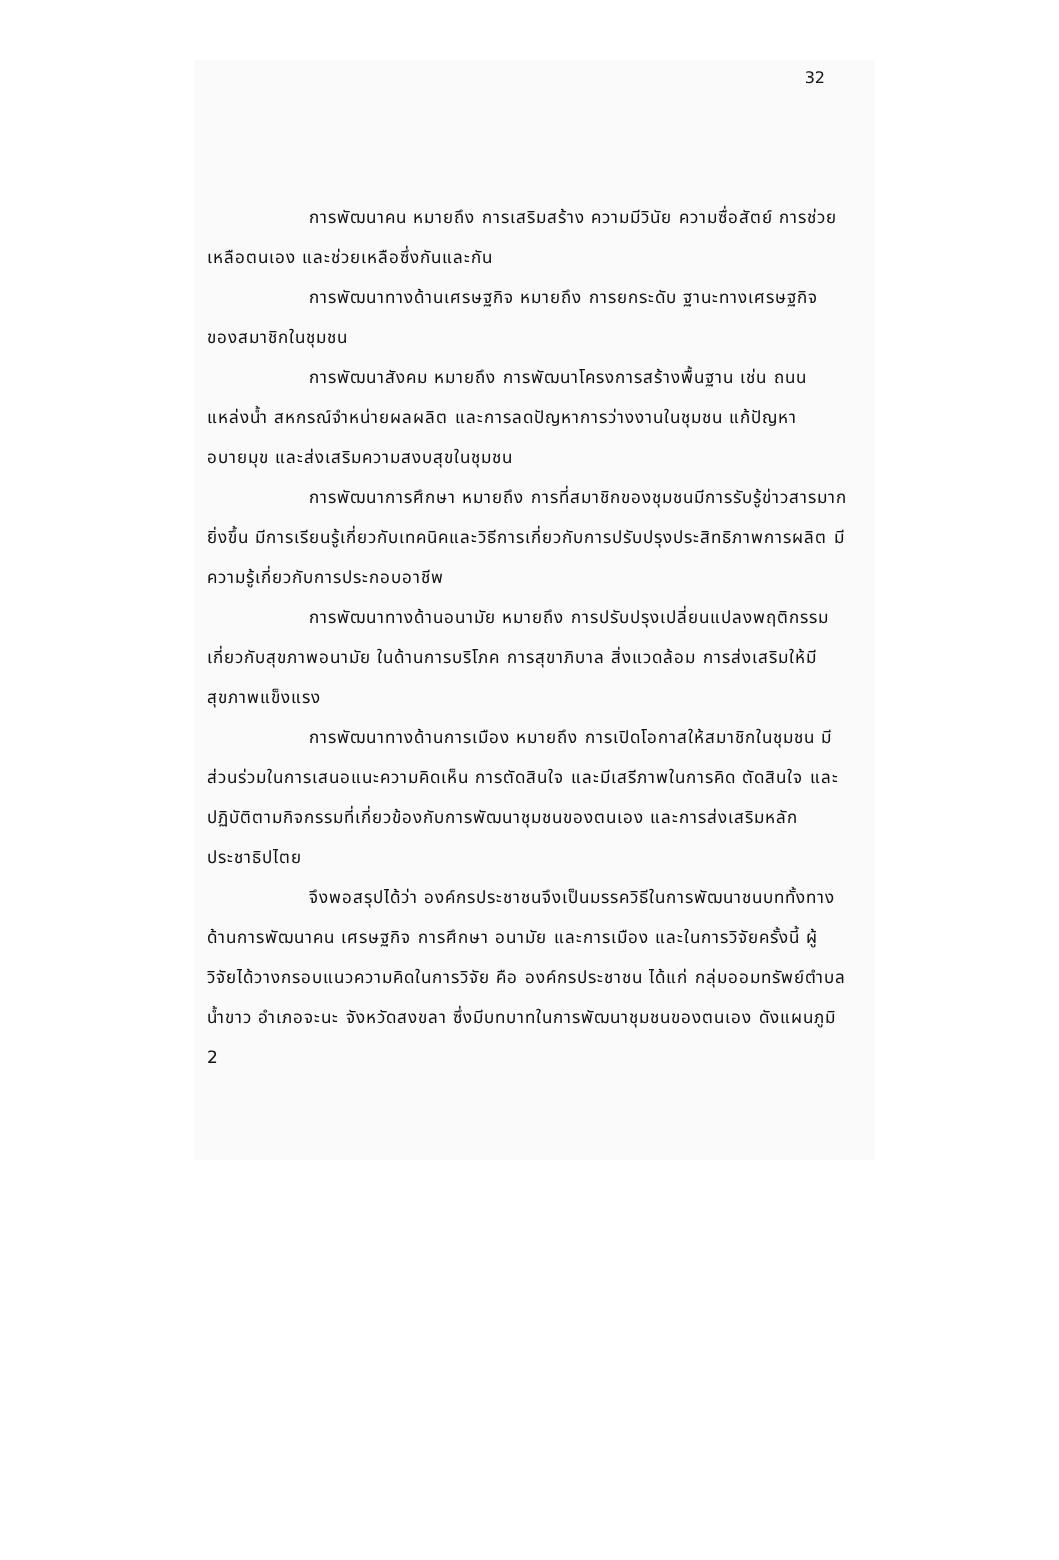32
การพัฒนาคน หมายถึง การเสริมสร้าง ความมีวินัย ความซื่อสัตย์ การช่วยเหลือตนเอง และช่วยเหลือซึ่งกันและกัน
การพัฒนาทางด้านเศรษฐกิจ หมายถึง การยกระดับ ฐานะทางเศรษฐกิจของสมาชิกในชุมชน
การพัฒนาสังคม หมายถึง การพัฒนาโครงการสร้างพื้นฐาน เช่น ถนน แหล่งน้ำ สหกรณ์จำหน่ายผลผลิต และการลดปัญหาการว่างงานในชุมชน แก้ปัญหาอบายมุข และส่งเสริมความสงบสุขในชุมชน
การพัฒนาการศึกษา หมายถึง การที่สมาชิกของชุมชนมีการรับรู้ข่าวสารมากยิ่งขึ้น มีการเรียนรู้เกี่ยวกับเทคนิคและวิธีการเกี่ยวกับการปรับปรุงประสิทธิภาพการผลิต มีความรู้เกี่ยวกับการประกอบอาชีพ
การพัฒนาทางด้านอนามัย หมายถึง การปรับปรุงเปลี่ยนแปลงพฤติกรรมเกี่ยวกับสุขภาพอนามัย ในด้านการบริโภค การสุขาภิบาล สิ่งแวดล้อม การส่งเสริมให้มีสุขภาพแข็งแรง
การพัฒนาทางด้านการเมือง หมายถึง การเปิดโอกาสให้สมาชิกในชุมชน มีส่วนร่วมในการเสนอแนะความคิดเห็น การตัดสินใจ และมีเสรีภาพในการคิด ตัดสินใจ และปฏิบัติตามกิจกรรมที่เกี่ยวข้องกับการพัฒนาชุมชนของตนเอง และการส่งเสริมหลักประชาธิปไตย
จึงพอสรุปได้ว่า องค์กรประชาชนจึงเป็นมรรควิธีในการพัฒนาชนบททั้งทางด้านการพัฒนาคน เศรษฐกิจ การศึกษา อนามัย และการเมือง และในการวิจัยครั้งนี้ ผู้วิจัยได้วางกรอบแนวความคิดในการวิจัย คือ องค์กรประชาชน ได้แก่ กลุ่มออมทรัพย์ตำบลน้ำขาว อำเภอจะนะ จังหวัดสงขลา ซึ่งมีบทบาทในการพัฒนาชุมชนของตนเอง ดังแผนภูมิ 2